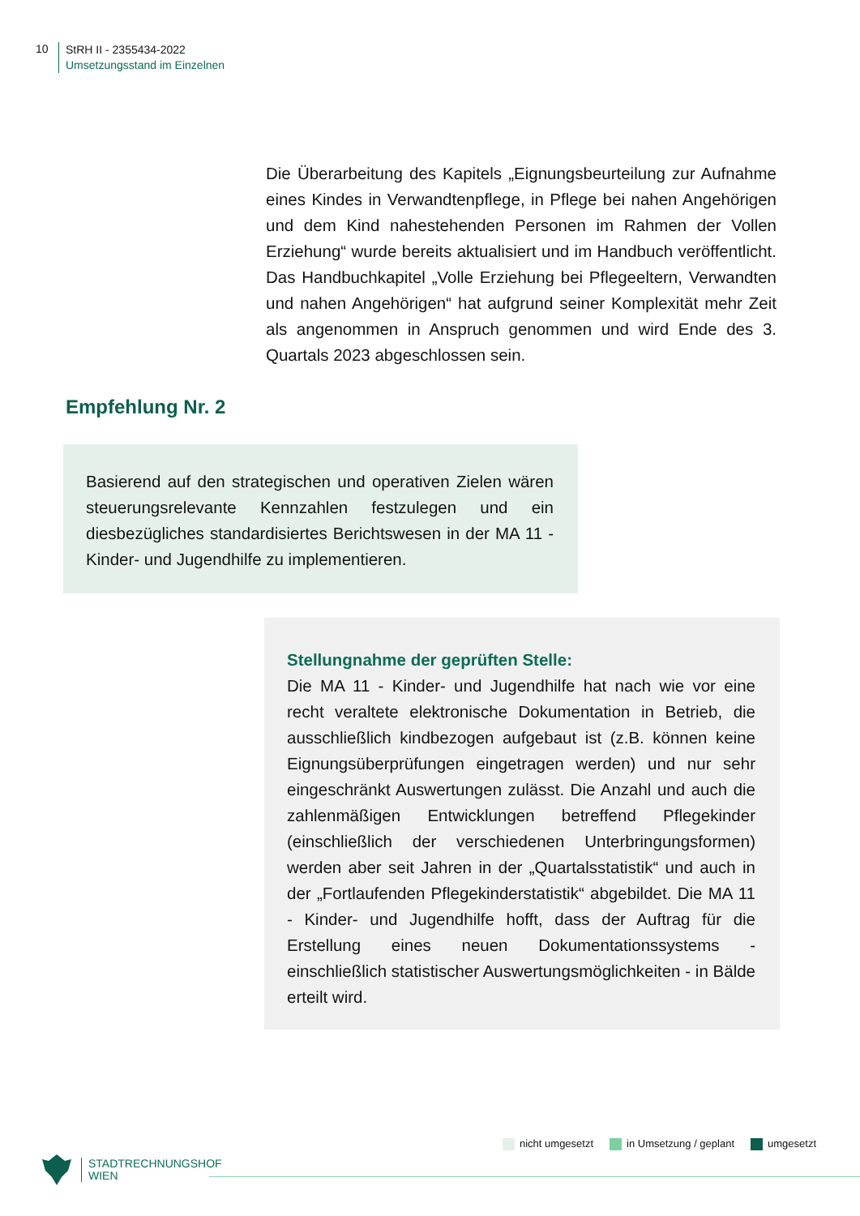10
StRH II - 2355434-2022
Umsetzungsstand im Einzelnen
Die Überarbeitung des Kapitels „Eignungsbeurteilung zur Aufnahme eines Kindes in Verwandtenpflege, in Pflege bei nahen Angehörigen und dem Kind nahestehenden Personen im Rahmen der Vollen Erziehung“ wurde bereits aktualisiert und im Handbuch veröffentlicht. Das Handbuchkapitel „Volle Erziehung bei Pflegeeltern, Verwandten und nahen Angehörigen“ hat aufgrund seiner Komplexität mehr Zeit als angenommen in Anspruch genommen und wird Ende des 3. Quartals 2023 abgeschlossen sein.
Empfehlung Nr. 2
Basierend auf den strategischen und operativen Zielen wären steuerungsrelevante Kennzahlen festzulegen und ein diesbezügliches standardisiertes Berichtswesen in der MA 11 - Kinder- und Jugendhilfe zu implementieren.
Stellungnahme der geprüften Stelle:
Die MA 11 - Kinder- und Jugendhilfe hat nach wie vor eine recht veraltete elektronische Dokumentation in Betrieb, die ausschließlich kindbezogen aufgebaut ist (z.B. können keine Eignungsüberprüfungen eingetragen werden) und nur sehr eingeschränkt Auswertungen zulässt. Die Anzahl und auch die zahlenmäßigen Entwicklungen betreffend Pflegekinder (einschließlich der verschiedenen Unterbringungsformen) werden aber seit Jahren in der „Quartalsstatistik“ und auch in der „Fortlaufenden Pflegekinderstatistik“ abgebildet. Die MA 11 - Kinder- und Jugendhilfe hofft, dass der Auftrag für die Erstellung eines neuen Dokumentationssystems - einschließlich statistischer Auswertungsmöglichkeiten - in Bälde erteilt wird.
nicht umgesetzt in Umsetzung / geplant umgesetzt
STADTRECHNUNGSHOF
WIEN